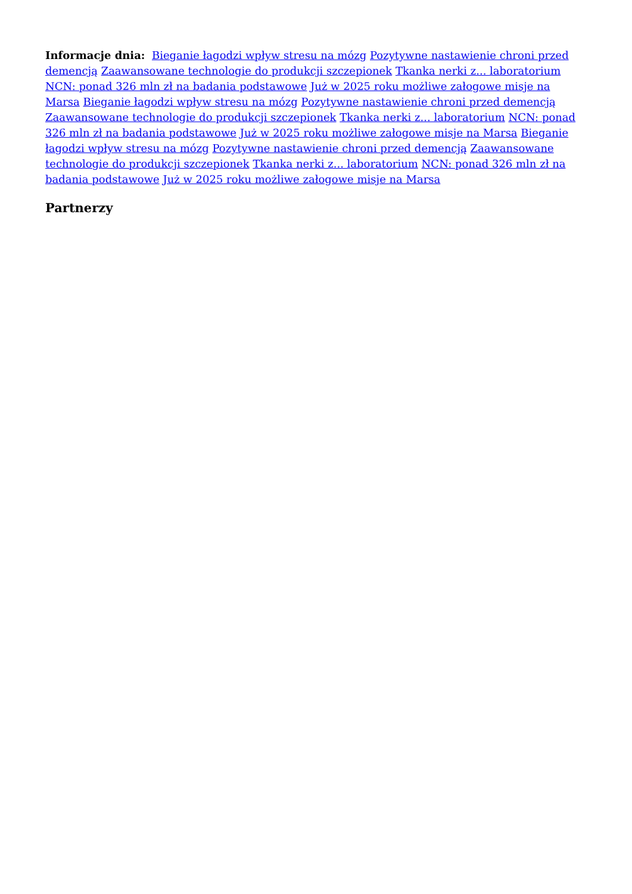Informacje dnia: Bieganie łagodzi wpływ stresu na mózg Pozytywne nastawienie chroni przed demencją Zaawansowane technologie do produkcji szczepionek Tkanka nerki z... laboratorium NCN: ponad 326 mln zł na badania podstawowe Już w 2025 roku możliwe załogowe misje na Marsa Bieganie łagodzi wpływ stresu na mózg Pozytywne nastawienie chroni przed demencją Zaawansowane technologie do produkcji szczepionek Tkanka nerki z... laboratorium NCN: ponad 326 mln zł na badania podstawowe Już w 2025 roku możliwe załogowe misje na Marsa Bieganie łagodzi wpływ stresu na mózg Pozytywne nastawienie chroni przed demencją Zaawansowane technologie do produkcji szczepionek Tkanka nerki z... laboratorium NCN: ponad 326 mln zł na badania podstawowe Już w 2025 roku możliwe załogowe misje na Marsa
Partnerzy